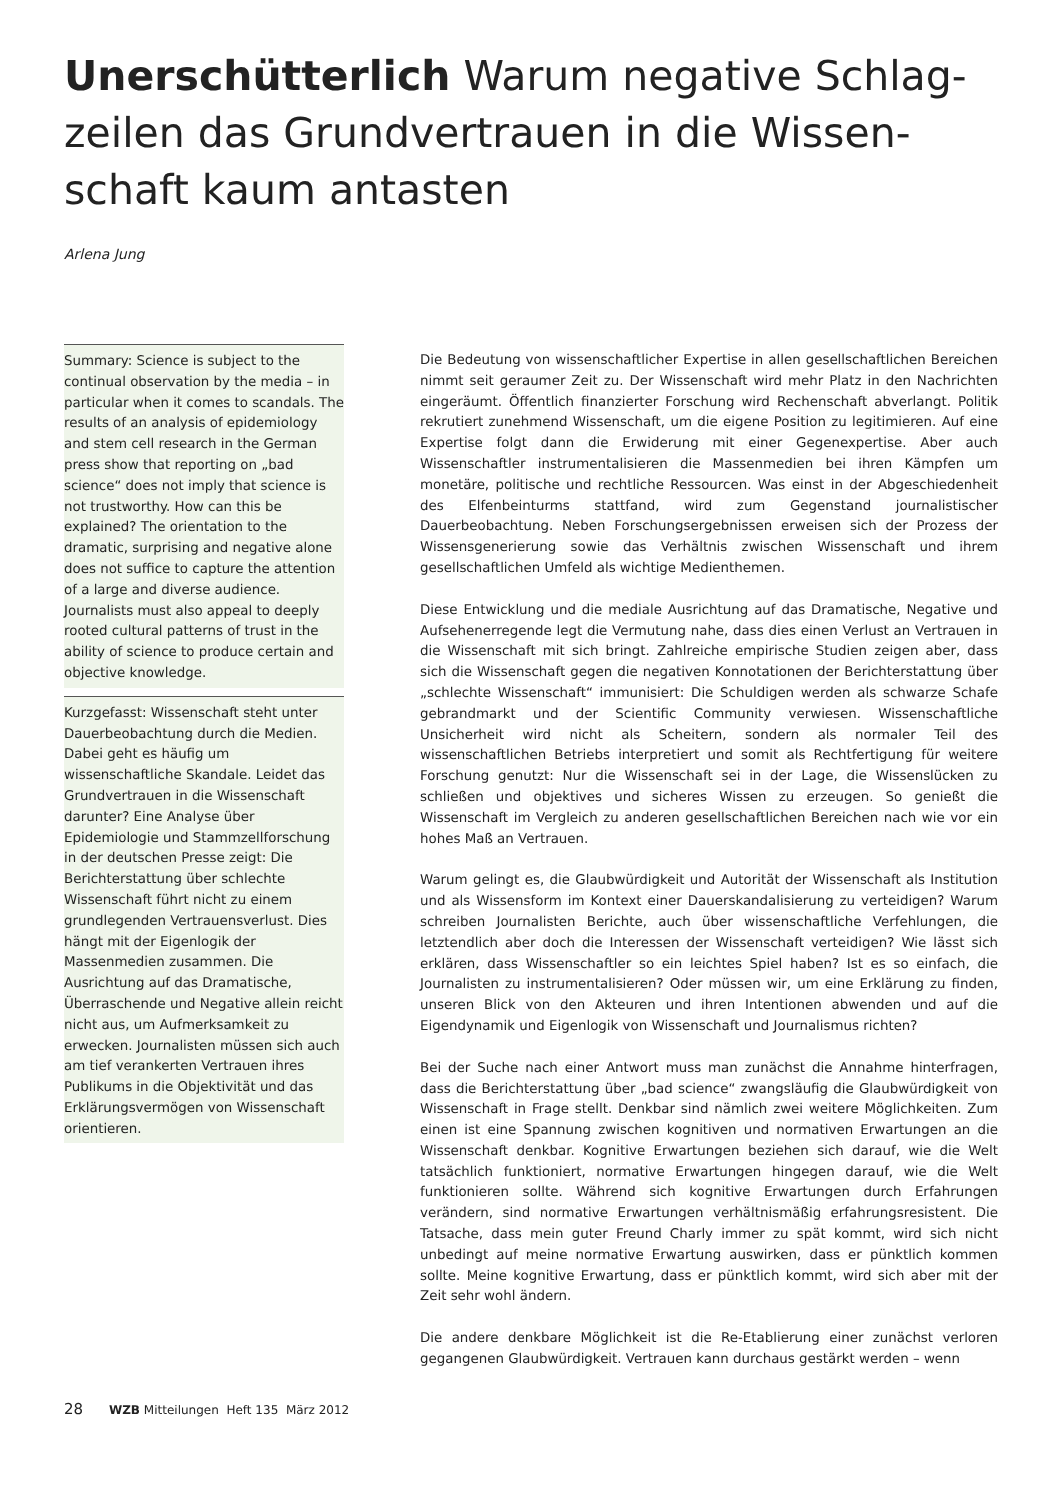Unerschütterlich Warum negative Schlag­zeilen das Grundvertrauen in die Wissen­schaft kaum antasten
Arlena Jung
Summary: Science is subject to the continual observation by the media – in particular when it comes to scandals. The results of an analysis of epidemiology and stem cell research in the German press show that reporting on „bad science“ does not imply that science is not trustworthy. How can this be explained? The orientation to the dramatic, surprising and negative alone does not suffice to capture the attention of a large and diverse audience. Journalists must also appeal to deeply rooted cultural patterns of trust in the ability of science to produce certain and objective knowledge.
Kurzgefasst: Wissenschaft steht unter Dauerbeobachtung durch die Medien. Dabei geht es häufig um wissenschaftliche Skandale. Leidet das Grundvertrauen in die Wissenschaft darunter? Eine Analyse über Epidemiologie und Stammzellforschung in der deutschen Presse zeigt: Die Berichterstattung über schlechte Wissenschaft führt nicht zu einem grundlegenden Vertrauensverlust. Dies hängt mit der Eigenlogik der Massenmedien zusammen. Die Ausrichtung auf das Dramatische, Überraschende und Negative allein reicht nicht aus, um Aufmerksamkeit zu erwecken. Journalisten müssen sich auch am tief verankerten Vertrauen ihres Publikums in die Objektivität und das Erklärungsvermögen von Wissenschaft orientieren.
Die Bedeutung von wissenschaftlicher Expertise in allen gesellschaftlichen Bereichen nimmt seit geraumer Zeit zu. Der Wissenschaft wird mehr Platz in den Nachrichten eingeräumt. Öffentlich finanzierter Forschung wird Rechenschaft abverlangt. Politik rekrutiert zunehmend Wissenschaft, um die eigene Position zu legitimieren. Auf eine Expertise folgt dann die Erwiderung mit einer Gegenexpertise. Aber auch Wissenschaftler instrumentalisieren die Massenmedien bei ihren Kämpfen um monetäre, politische und rechtliche Ressourcen. Was einst in der Abgeschiedenheit des Elfenbeinturms stattfand, wird zum Gegenstand journalistischer Dauerbeobachtung. Neben Forschungsergebnissen erweisen sich der Prozess der Wissensgenerierung sowie das Verhältnis zwischen Wissenschaft und ihrem gesellschaftlichen Umfeld als wichtige Medienthemen.
Diese Entwicklung und die mediale Ausrichtung auf das Dramatische, Negative und Aufsehenerregende legt die Vermutung nahe, dass dies einen Verlust an Vertrauen in die Wissenschaft mit sich bringt. Zahlreiche empirische Studien zeigen aber, dass sich die Wissenschaft gegen die negativen Konnotationen der Berichterstattung über „schlechte Wissenschaft“ immunisiert: Die Schuldigen werden als schwarze Schafe gebrandmarkt und der Scientific Community verwiesen. Wissenschaftliche Unsicherheit wird nicht als Scheitern, sondern als normaler Teil des wissenschaftlichen Betriebs interpretiert und somit als Rechtfertigung für weitere Forschung genutzt: Nur die Wissenschaft sei in der Lage, die Wissenslücken zu schließen und objektives und sicheres Wissen zu erzeugen. So genießt die Wissenschaft im Vergleich zu anderen gesellschaftlichen Bereichen nach wie vor ein hohes Maß an Vertrauen.
Warum gelingt es, die Glaubwürdigkeit und Autorität der Wissenschaft als Institution und als Wissensform im Kontext einer Dauerskandalisierung zu verteidigen? Warum schreiben Journalisten Berichte, auch über wissenschaftliche Verfehlungen, die letztendlich aber doch die Interessen der Wissenschaft verteidigen? Wie lässt sich erklären, dass Wissenschaftler so ein leichtes Spiel haben? Ist es so einfach, die Journalisten zu instrumentalisieren? Oder müssen wir, um eine Erklärung zu finden, unseren Blick von den Akteuren und ihren Intentionen abwenden und auf die Eigendynamik und Eigenlogik von Wissenschaft und Journalismus richten?
Bei der Suche nach einer Antwort muss man zunächst die Annahme hinterfragen, dass die Berichterstattung über „bad science“ zwangsläufig die Glaubwürdigkeit von Wissenschaft in Frage stellt. Denkbar sind nämlich zwei weitere Möglichkeiten. Zum einen ist eine Spannung zwischen kognitiven und normativen Erwartungen an die Wissenschaft denkbar. Kognitive Erwartungen beziehen sich darauf, wie die Welt tatsächlich funktioniert, normative Erwartungen hingegen darauf, wie die Welt funktionieren sollte. Während sich kognitive Erwartungen durch Erfahrungen verändern, sind normative Erwartungen verhältnismäßig erfahrungsresistent. Die Tatsache, dass mein guter Freund Charly immer zu spät kommt, wird sich nicht unbedingt auf meine normative Erwartung auswirken, dass er pünktlich kommen sollte. Meine kognitive Erwartung, dass er pünktlich kommt, wird sich aber mit der Zeit sehr wohl ändern.
Die andere denkbare Möglichkeit ist die Re-Etablierung einer zunächst verloren gegangenen Glaubwürdigkeit. Vertrauen kann durchaus gestärkt werden – wenn
28 WZB Mitteilungen Heft 135 März 2012